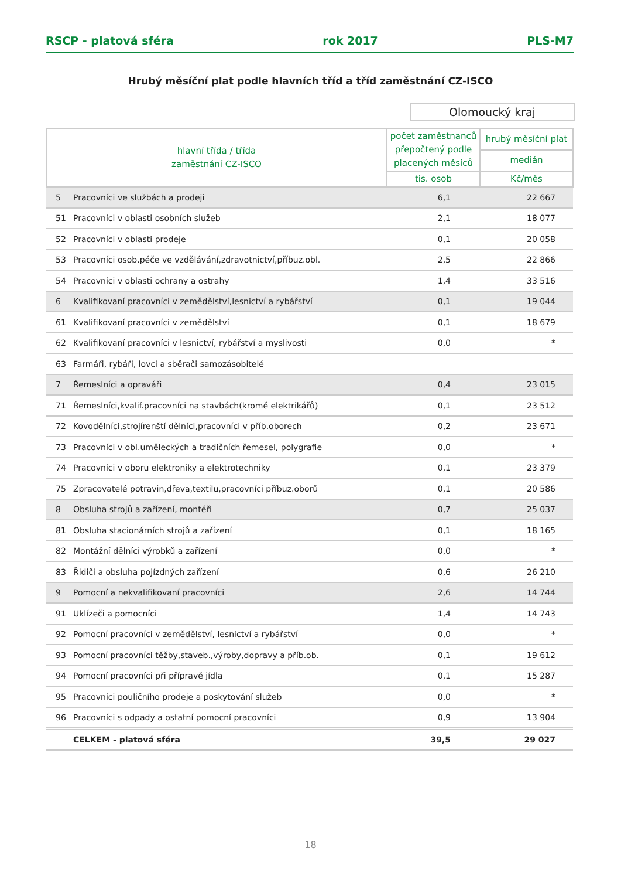RSCP - platová sféra rok 2017 PLS-M7
Hrubý měsíční plat podle hlavních tříd a tříd zaměstnání CZ-ISCO
Olomoucký kraj
| hlavní třída / třída zaměstnání CZ-ISCO | | počet zaměstnanců přepočtený podle placených měsíců | hrubý měsíční plat |
| --- | --- | --- | --- |
| | | | medián |
| | | tis. osob | Kč/měs |
| 5 | Pracovníci ve službách a prodeji | 6,1 | 22 667 |
| 51 | Pracovníci v oblasti osobních služeb | 2,1 | 18 077 |
| 52 | Pracovníci v oblasti prodeje | 0,1 | 20 058 |
| 53 | Pracovníci osob.péče ve vzdělávání,zdravotnictví,příbuz.obl. | 2,5 | 22 866 |
| 54 | Pracovníci v oblasti ochrany a ostrahy | 1,4 | 33 516 |
| 6 | Kvalifikovaní pracovníci v zemědělství,lesnictví a rybářství | 0,1 | 19 044 |
| 61 | Kvalifikovaní pracovníci v zemědělství | 0,1 | 18 679 |
| 62 | Kvalifikovaní pracovníci v lesnictví, rybářství a myslivosti | 0,0 | * |
| 63 | Farmáři, rybáři, lovci a sběrači samozásobitelé | | |
| 7 | Řemeslníci a opraváři | 0,4 | 23 015 |
| 71 | Řemeslníci,kvalif.pracovníci na stavbách(kromě elektrikářů) | 0,1 | 23 512 |
| 72 | Kovodělníci,strojírenští dělníci,pracovníci v příb.oborech | 0,2 | 23 671 |
| 73 | Pracovníci v obl.uměleckých a tradičních řemesel, polygrafie | 0,0 | * |
| 74 | Pracovníci v oboru elektroniky a elektrotechniky | 0,1 | 23 379 |
| 75 | Zpracovatelé potravin,dřeva,textilu,pracovníci příbuz.oborů | 0,1 | 20 586 |
| 8 | Obsluha strojů a zařízení, montéři | 0,7 | 25 037 |
| 81 | Obsluha stacionárních strojů a zařízení | 0,1 | 18 165 |
| 82 | Montážní dělníci výrobků a zařízení | 0,0 | * |
| 83 | Řidiči a obsluha pojízdných zařízení | 0,6 | 26 210 |
| 9 | Pomocní a nekvalifikovaní pracovníci | 2,6 | 14 744 |
| 91 | Uklízeči a pomocníci | 1,4 | 14 743 |
| 92 | Pomocní pracovníci v zemědělství, lesnictví a rybářství | 0,0 | * |
| 93 | Pomocní pracovníci těžby,staveb.,výroby,dopravy a příb.ob. | 0,1 | 19 612 |
| 94 | Pomocní pracovníci při přípravě jídla | 0,1 | 15 287 |
| 95 | Pracovníci pouličního prodeje a poskytování služeb | 0,0 | * |
| 96 | Pracovníci s odpady a ostatní pomocní pracovníci | 0,9 | 13 904 |
| | CELKEM - platová sféra | 39,5 | 29 027 |
18